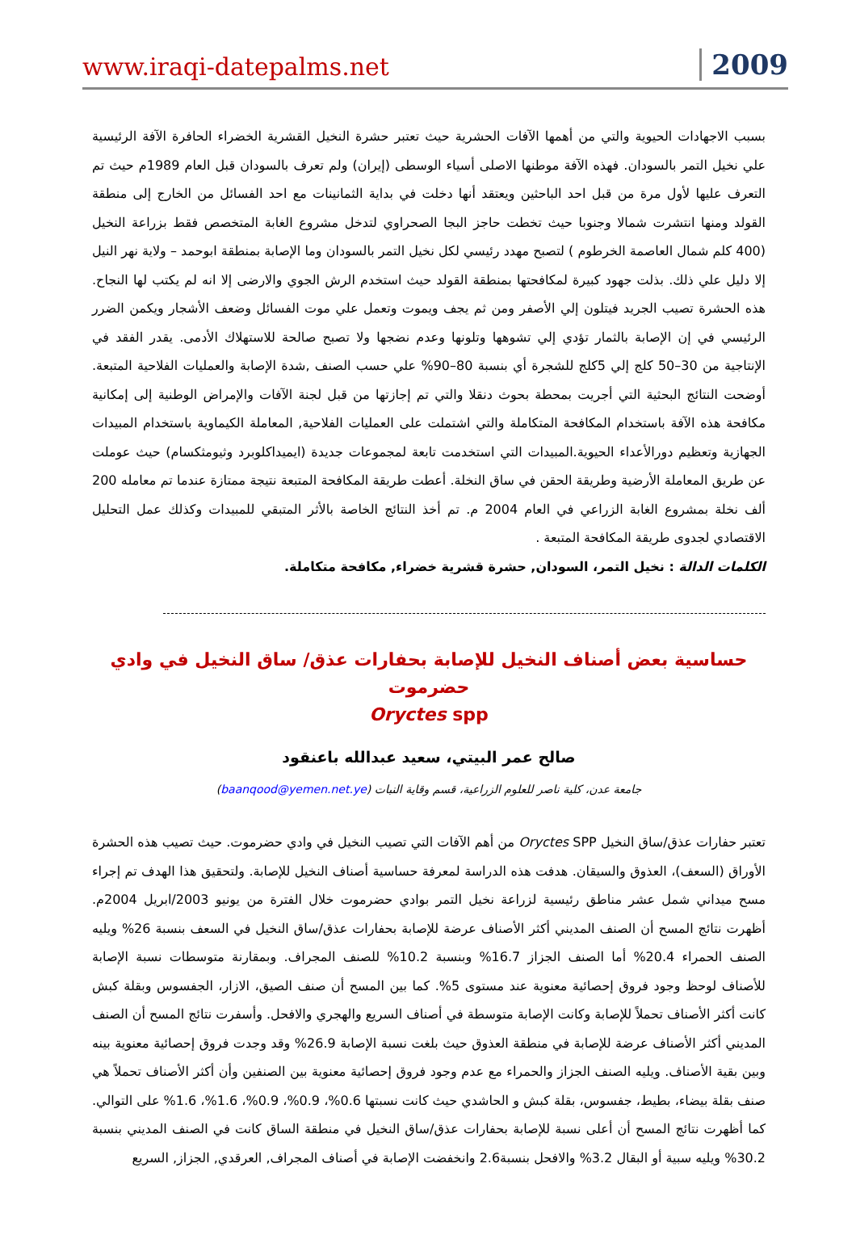www.iraqi-datepalms.net 2009
بسبب الاجهادات الحيوية والتي من أهمها الآفات الحشرية حيث تعتبر حشرة النخيل القشرية الخضراء الحافرة الآفة الرئيسية علي نخيل التمر بالسودان. فهذه الآفة موطنها الاصلى أسياء الوسطى (إيران) ولم تعرف بالسودان قبل العام 1989م حيث تم التعرف عليها لأول مرة من قبل احد الباحثين ويعتقد أنها دخلت في بداية الثمانينات مع احد الفسائل من الخارج إلى منطقة القولد ومنها انتشرت شمالا وجنوبا حيث تخطت حاجز البجا الصحراوي لتدخل مشروع الغابة المتخصص فقط بزراعة النخيل (400 كلم شمال العاصمة الخرطوم ) لتصبح مهدد رئيسي لكل نخيل التمر بالسودان وما الإصابة بمنطقة ابوحمد – ولاية نهر النيل إلا دليل علي ذلك. بذلت جهود كبيرة لمكافحتها بمنطقة القولد حيث استخدم الرش الجوي والارضى إلا انه لم يكتب لها النجاح. هذه الحشرة تصيب الجريد فيتلون إلي الأصفر ومن ثم يجف ويموت وتعمل علي موت الفسائل وضعف الأشجار ويكمن الضرر الرئيسي في إن الإصابة بالثمار تؤدي إلي تشوهها وتلونها وعدم نضجها ولا تصبح صالحة للاستهلاك الأدمى. يقدر الفقد في الإنتاجية من 30–50 كلج إلي 5كلج للشجرة أي بنسبة 80–90% علي حسب الصنف ,شدة الإصابة والعمليات الفلاحية المتبعة. أوضحت النتائج البحثية التي أجريت بمحطة بحوث دنقلا والتي تم إجازتها من قبل لجنة الآفات والإمراض الوطنية إلى إمكانية مكافحة هذه الآفة باستخدام المكافحة المتكاملة والتي اشتملت على العمليات الفلاحية, المعاملة الكيماوية باستخدام المبيدات الجهازية وتعظيم دورالأعداء الحيوية.المبيدات التي استخدمت تابعة لمجموعات جديدة (ايميداكلوبرد وثيومثكسام) حيث عوملت عن طريق المعاملة الأرضية وطريقة الحقن في ساق النخلة. أعطت طريقة المكافحة المتبعة نتيجة ممتازة عندما تم معامله 200 ألف نخلة بمشروع الغابة الزراعي في العام 2004 م. تم أخذ النتائج الخاصة بالأثر المتبقي للمبيدات وكذلك عمل التحليل الاقتصادي لجدوى طريقة المكافحة المتبعة .
الكلمات الدالة : نخيل التمر، السودان, حشرة قشرية خضراء, مكافحة متكاملة.
حساسية بعض أصناف النخيل للإصابة بحفارات عذق/ ساق النخيل في وادي حضرموت
Oryctes spp
صالح عمر البيتي، سعيد عبدالله باعنقود
جامعة عدن، كلية ناصر للعلوم الزراعية، قسم وقاية النبات (baanqood@yemen.net.ye)
تعتبر حفارات عذق/ساق النخيل Oryctes SPP من أهم الآفات التي تصيب النخيل في وادي حضرموت. حيث تصيب هذه الحشرة الأوراق (السعف)، العذوق والسيقان. هدفت هذه الدراسة لمعرفة حساسية أصناف النخيل للإصابة. ولتحقيق هذا الهدف تم إجراء مسح ميداني شمل عشر مناطق رئيسية لزراعة نخيل التمر بوادي حضرموت خلال الفترة من يونيو 2003/ابريل 2004م. أظهرت نتائج المسح أن الصنف المديني أكثر الأصناف عرضة للإصابة بحفارات عذق/ساق النخيل في السعف بنسبة 26% ويليه الصنف الحمراء 20.4% أما الصنف الجزاز 16.7% وبنسبة 10.2% للصنف المجراف. وبمقارنة متوسطات نسبة الإصابة للأصناف لوحظ وجود فروق إحصائية معنوية عند مستوى 5%. كما بين المسح أن صنف الصيق، الازار، الجفسوس وبقلة كبش كانت أكثر الأصناف تحملاً للإصابة وكانت الإصابة متوسطة في أصناف السريع والهجري والافحل. وأسفرت نتائج المسح أن الصنف المديني أكثر الأصناف عرضة للإصابة في منطقة العذوق حيث بلغت نسبة الإصابة 26.9% وقد وجدت فروق إحصائية معنوية بينه وبين بقية الأصناف. ويليه الصنف الجزاز والحمراء مع عدم وجود فروق إحصائية معنوية بين الصنفين وأن أكثر الأصناف تحملاً هي صنف بقلة بيضاء، بطيط، جفسوس، بقلة كبش و الحاشدي حيث كانت نسبتها 0.6%، 0.9%، 0.9%، 1.6%، 1.6% على التوالي. كما أظهرت نتائج المسح أن أعلى نسبة للإصابة بحفارات عذق/ساق النخيل في منطقة الساق كانت في الصنف المديني بنسبة 30.2% ويليه سبية أو البقال 3.2% والافحل بنسبة2.6 وانخفضت الإصابة في أصناف المجراف, العرقدي, الجزاز, السريع